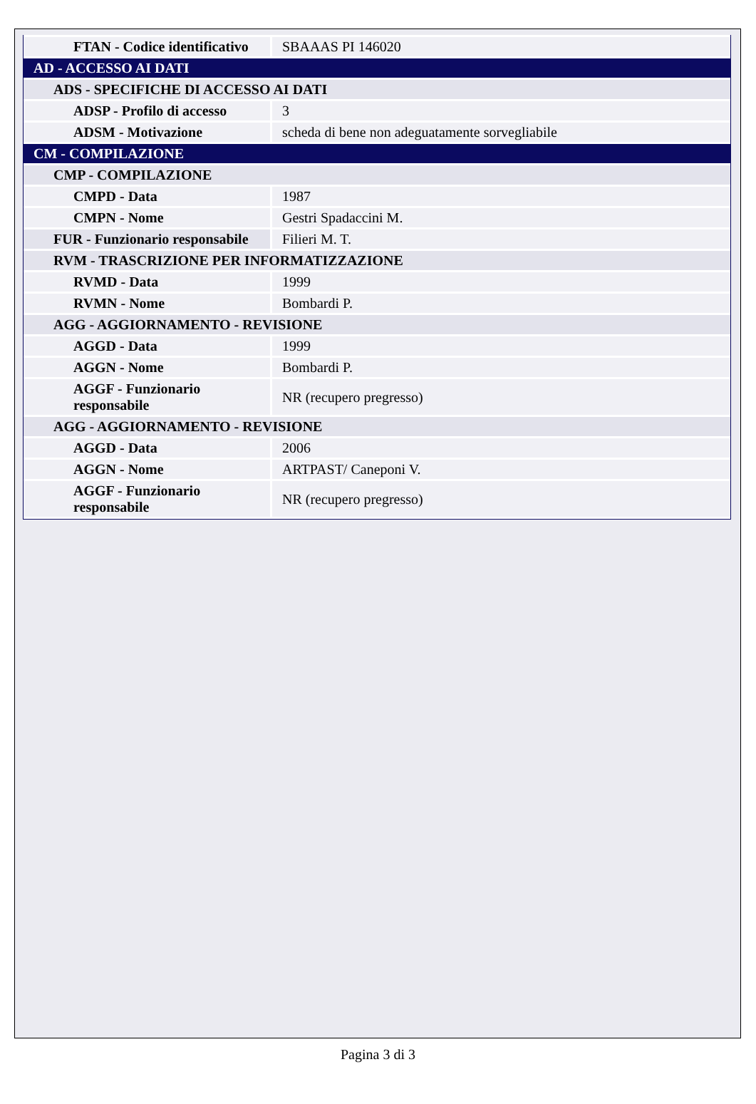| FTAN - Codice identificativo | SBAAAS PI 146020 |
| AD - ACCESSO AI DATI | |
| ADS - SPECIFICHE DI ACCESSO AI DATI | |
| ADSP - Profilo di accesso | 3 |
| ADSM - Motivazione | scheda di bene non adeguatamente sorvegliabile |
| CM - COMPILAZIONE | |
| CMP - COMPILAZIONE | |
| CMPD - Data | 1987 |
| CMPN - Nome | Gestri Spadaccini M. |
| FUR - Funzionario responsabile | Filieri M. T. |
| RVM - TRASCRIZIONE PER INFORMATIZZAZIONE | |
| RVMD - Data | 1999 |
| RVMN - Nome | Bombardi P. |
| AGG - AGGIORNAMENTO - REVISIONE | |
| AGGD - Data | 1999 |
| AGGN - Nome | Bombardi P. |
| AGGF - Funzionario responsabile | NR (recupero pregresso) |
| AGG - AGGIORNAMENTO - REVISIONE | |
| AGGD - Data | 2006 |
| AGGN - Nome | ARTPAST/ Caneponi V. |
| AGGF - Funzionario responsabile | NR (recupero pregresso) |
Pagina 3 di 3